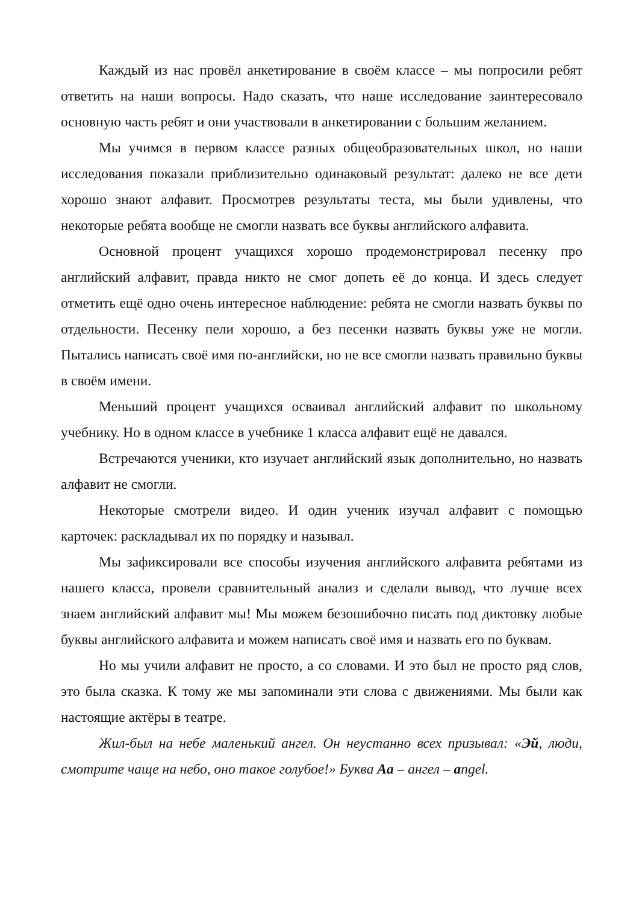Каждый из нас провёл анкетирование в своём классе – мы попросили ребят ответить на наши вопросы. Надо сказать, что наше исследование заинтересовало основную часть ребят и они участвовали в анкетировании с большим желанием.
Мы учимся в первом классе разных общеобразовательных школ, но наши исследования показали приблизительно одинаковый результат: далеко не все дети хорошо знают алфавит. Просмотрев результаты теста, мы были удивлены, что некоторые ребята вообще не смогли назвать все буквы английского алфавита.
Основной процент учащихся хорошо продемонстрировал песенку про английский алфавит, правда никто не смог допеть её до конца. И здесь следует отметить ещё одно очень интересное наблюдение: ребята не смогли назвать буквы по отдельности. Песенку пели хорошо, а без песенки назвать буквы уже не могли. Пытались написать своё имя по-английски, но не все смогли назвать правильно буквы в своём имени.
Меньший процент учащихся осваивал английский алфавит по школьному учебнику. Но в одном классе в учебнике 1 класса алфавит ещё не давался.
Встречаются ученики, кто изучает английский язык дополнительно, но назвать алфавит не смогли.
Некоторые смотрели видео. И один ученик изучал алфавит с помощью карточек: раскладывал их по порядку и называл.
Мы зафиксировали все способы изучения английского алфавита ребятами из нашего класса, провели сравнительный анализ и сделали вывод, что лучше всех знаем английский алфавит мы! Мы можем безошибочно писать под диктовку любые буквы английского алфавита и можем написать своё имя и назвать его по буквам.
Но мы учили алфавит не просто, а со словами. И это был не просто ряд слов, это была сказка. К тому же мы запоминали эти слова с движениями. Мы были как настоящие актёры в театре.
Жил-был на небе маленький ангел. Он неустанно всех призывал: «Эй, люди, смотрите чаще на небо, оно такое голубое!» Буква Aa – ангел – angel.